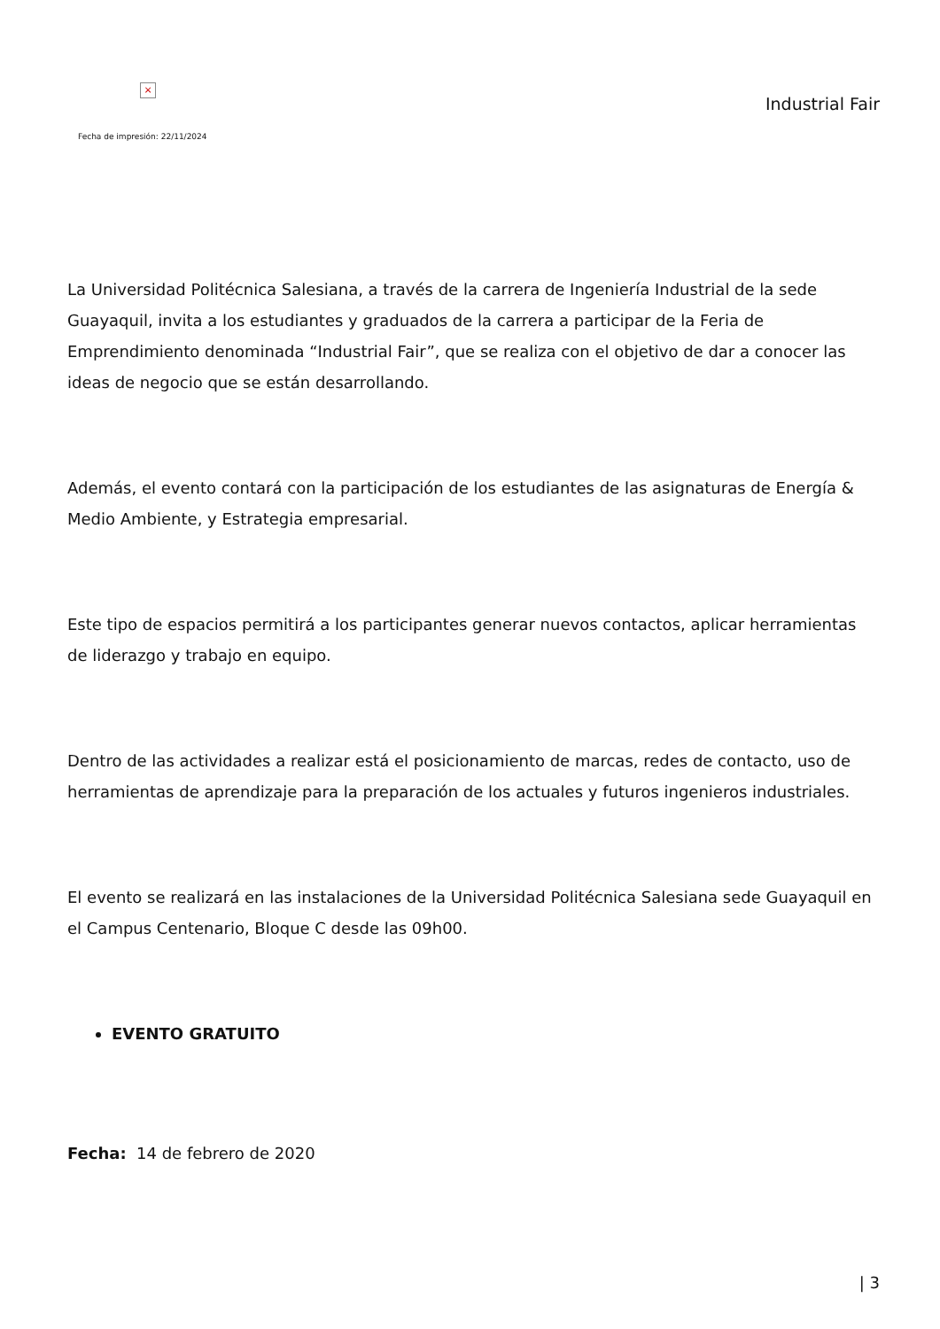×
Fecha de impresión: 22/11/2024
Industrial Fair
La Universidad Politécnica Salesiana, a través de la carrera de Ingeniería Industrial de la sede Guayaquil, invita a los estudiantes y graduados de la carrera a participar de la Feria de Emprendimiento denominada “Industrial Fair”, que se realiza con el objetivo de dar a conocer las ideas de negocio que se están desarrollando.
Además, el evento contará con la participación de los estudiantes de las asignaturas de Energía & Medio Ambiente, y Estrategia empresarial.
Este tipo de espacios permitirá a los participantes generar nuevos contactos, aplicar herramientas de liderazgo y trabajo en equipo.
Dentro de las actividades a realizar está el posicionamiento de marcas, redes de contacto, uso de herramientas de aprendizaje para la preparación de los actuales y futuros ingenieros industriales.
El evento se realizará en las instalaciones de la Universidad Politécnica Salesiana sede Guayaquil en el Campus Centenario, Bloque C desde las 09h00.
EVENTO GRATUITO
Fecha: 14 de febrero de 2020
| 3